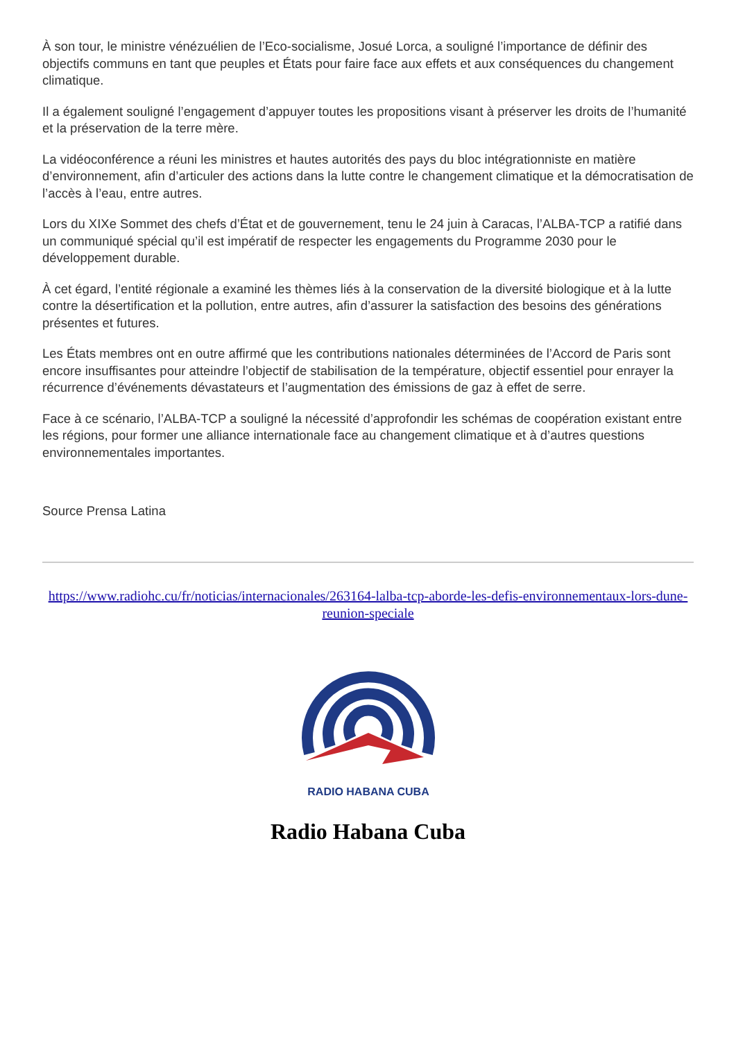À son tour, le ministre vénézuélien de l’Eco-socialisme, Josué Lorca, a souligné l’importance de définir des objectifs communs en tant que peuples et États pour faire face aux effets et aux conséquences du changement climatique.
Il a également souligné l’engagement d’appuyer toutes les propositions visant à préserver les droits de l’humanité et la préservation de la terre mère.
La vidéoconférence a réuni les ministres et hautes autorités des pays du bloc intégrationniste en matière d’environnement, afin d’articuler des actions dans la lutte contre le changement climatique et la démocratisation de l’accès à l’eau, entre autres.
Lors du XIXe Sommet des chefs d’État et de gouvernement, tenu le 24 juin à Caracas, l’ALBA-TCP a ratifié dans un communiqué spécial qu’il est impératif de respecter les engagements du Programme 2030 pour le développement durable.
À cet égard, l’entité régionale a examiné les thèmes liés à la conservation de la diversité biologique et à la lutte contre la désertification et la pollution, entre autres, afin d’assurer la satisfaction des besoins des générations présentes et futures.
Les États membres ont en outre affirmé que les contributions nationales déterminées de l’Accord de Paris sont encore insuffisantes pour atteindre l’objectif de stabilisation de la température, objectif essentiel pour enrayer la récurrence d’événements dévastateurs et l’augmentation des émissions de gaz à effet de serre.
Face à ce scénario, l’ALBA-TCP a souligné la nécessité d’approfondir les schémas de coopération existant entre les régions, pour former une alliance internationale face au changement climatique et à d’autres questions environnementales importantes.
Source Prensa Latina
https://www.radiohc.cu/fr/noticias/internacionales/263164-lalba-tcp-aborde-les-defis-environnementaux-lors-dune-reunion-speciale
RADIO HABANA CUBA
Radio Habana Cuba